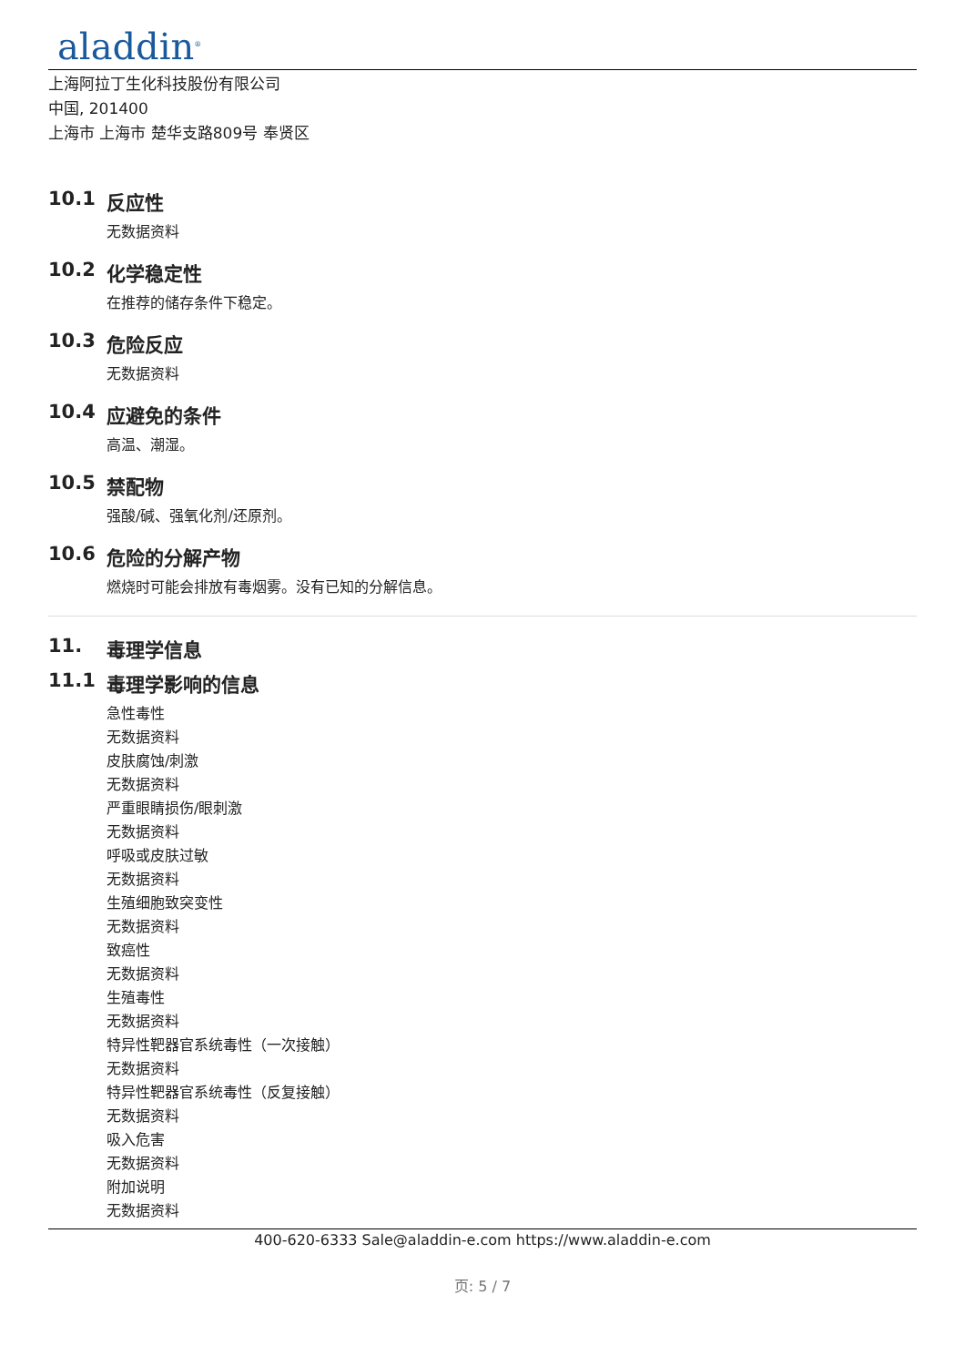aladdin<sup>®</sup>
上海阿拉丁生化科技股份有限公司
中国, 201400
上海市 上海市 楚华支路809号 奉贤区
10.1 反应性
无数据资料
10.2 化学稳定性
在推荐的储存条件下稳定。
10.3 危险反应
无数据资料
10.4 应避免的条件
高温、潮湿。
10.5 禁配物
强酸/碱、强氧化剂/还原剂。
10.6 危险的分解产物
燃烧时可能会排放有毒烟雾。没有已知的分解信息。
11. 毒理学信息
11.1 毒理学影响的信息
急性毒性
无数据资料
皮肤腐蚀/刺激
无数据资料
严重眼睛损伤/眼刺激
无数据资料
呼吸或皮肤过敏
无数据资料
生殖细胞致突变性
无数据资料
致癌性
无数据资料
生殖毒性
无数据资料
特异性靶器官系统毒性（一次接触）
无数据资料
特异性靶器官系统毒性（反复接触）
无数据资料
吸入危害
无数据资料
附加说明
无数据资料
400-620-6333 Sale@aladdin-e.com https://www.aladdin-e.com
页: 5 / 7